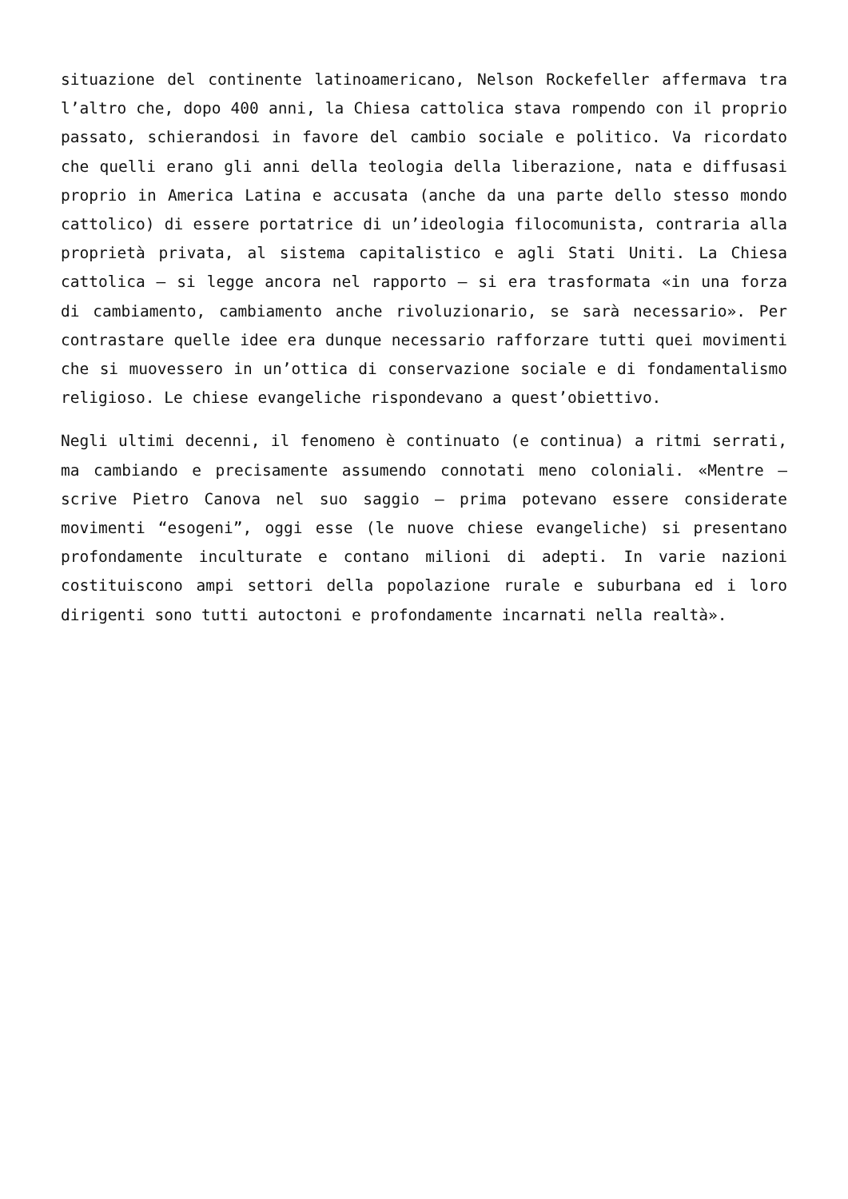situazione del continente latinoamericano, Nelson Rockefeller affermava tra l’altro che, dopo 400 anni, la Chiesa cattolica stava rompendo con il proprio passato, schierandosi in favore del cambio sociale e politico. Va ricordato che quelli erano gli anni della teologia della liberazione, nata e diffusasi proprio in America Latina e accusata (anche da una parte dello stesso mondo cattolico) di essere portatrice di un’ideologia filocomunista, contraria alla proprietà privata, al sistema capitalistico e agli Stati Uniti. La Chiesa cattolica – si legge ancora nel rapporto – si era trasformata «in una forza di cambiamento, cambiamento anche rivoluzionario, se sarà necessario». Per contrastare quelle idee era dunque necessario rafforzare tutti quei movimenti che si muovessero in un’ottica di conservazione sociale e di fondamentalismo religioso. Le chiese evangeliche rispondevano a quest’obiettivo.
Negli ultimi decenni, il fenomeno è continuato (e continua) a ritmi serrati, ma cambiando e precisamente assumendo connotati meno coloniali. «Mentre – scrive Pietro Canova nel suo saggio – prima potevano essere considerate movimenti “esogeni”, oggi esse (le nuove chiese evangeliche) si presentano profondamente inculturate e contano milioni di adepti. In varie nazioni costituiscono ampi settori della popolazione rurale e suburbana ed i loro dirigenti sono tutti autoctoni e profondamente incarnati nella realtà».